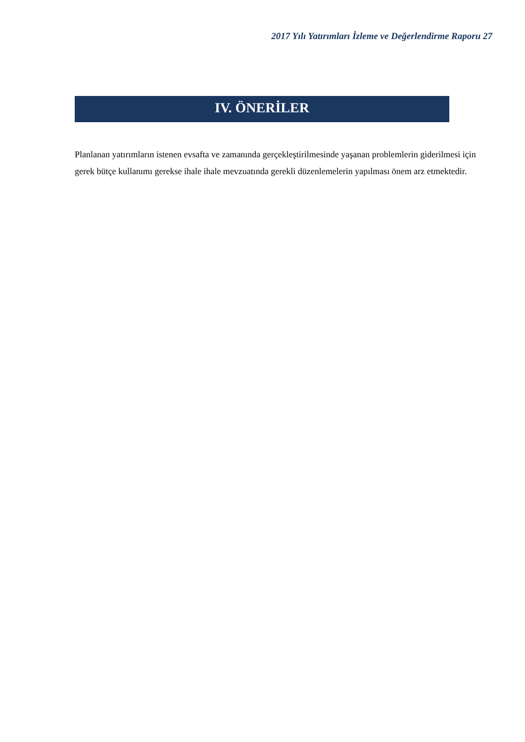2017 Yılı Yatırımları İzleme ve Değerlendirme Raporu 27
IV. ÖNERİLER
Planlanan yatırımların istenen evsafta ve zamanında gerçekleştirilmesinde yaşanan problemlerin giderilmesi için gerek bütçe kullanımı gerekse ihale ihale mevzuatında gerekli düzenlemelerin yapılması önem arz etmektedir.